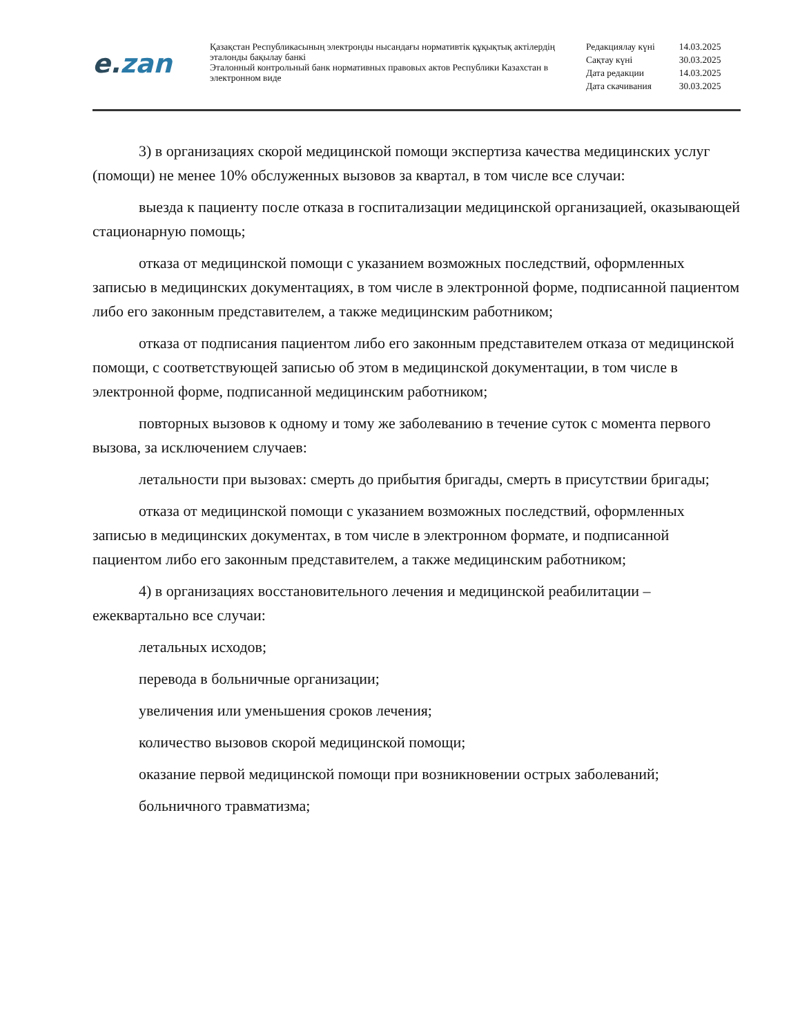e. zan
Қазақстан Республикасының электронды нысандағы нормативтік құқықтық актілердің эталонды бақылау банкі
Эталонный контрольный банк нормативных правовых актов Республики Казахстан в электронном виде
| Редакциялау күні | 14.03.2025 |
| Сақтау күні | 30.03.2025 |
| Дата редакции | 14.03.2025 |
| Дата скачивания | 30.03.2025 |
3) в организациях скорой медицинской помощи экспертиза качества медицинских услуг (помощи) не менее 10% обслуженных вызовов за квартал, в том числе все случаи:
выезда к пациенту после отказа в госпитализации медицинской организацией, оказывающей стационарную помощь;
отказа от медицинской помощи с указанием возможных последствий, оформленных записью в медицинских документациях, в том числе в электронной форме, подписанной пациентом либо его законным представителем, а также медицинским работником;
отказа от подписания пациентом либо его законным представителем отказа от медицинской помощи, с соответствующей записью об этом в медицинской документации, в том числе в электронной форме, подписанной медицинским работником;
повторных вызовов к одному и тому же заболеванию в течение суток с момента первого вызова, за исключением случаев:
летальности при вызовах: смерть до прибытия бригады, смерть в присутствии бригады;
отказа от медицинской помощи с указанием возможных последствий, оформленных записью в медицинских документах, в том числе в электронном формате, и подписанной пациентом либо его законным представителем, а также медицинским работником;
4) в организациях восстановительного лечения и медицинской реабилитации – ежеквартально все случаи:
летальных исходов;
перевода в больничные организации;
увеличения или уменьшения сроков лечения;
количество вызовов скорой медицинской помощи;
оказание первой медицинской помощи при возникновении острых заболеваний;
больничного травматизма;